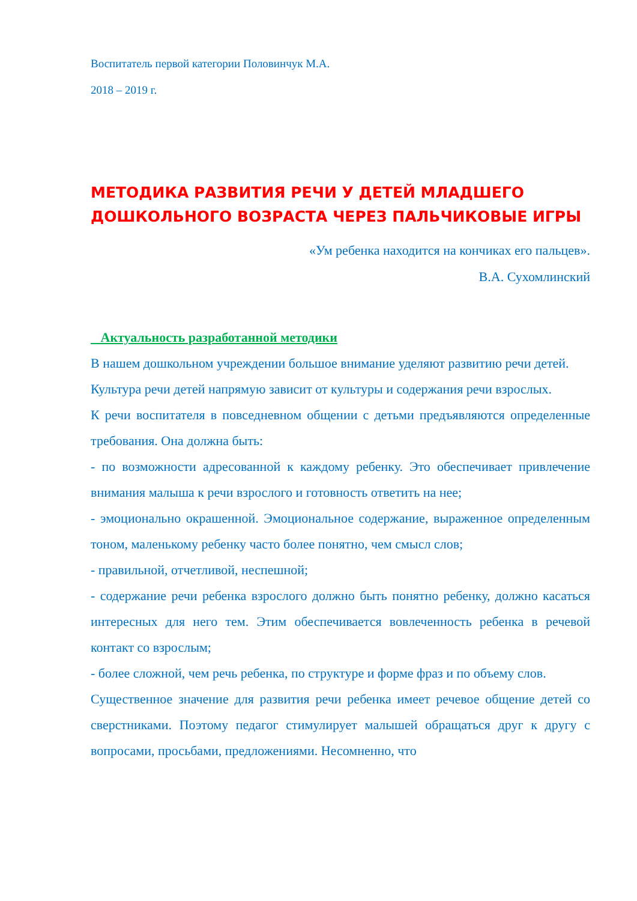Воспитатель первой категории Половинчук М.А.
2018 – 2019 г.
МЕТОДИКА РАЗВИТИЯ РЕЧИ У ДЕТЕЙ МЛАДШЕГО ДОШКОЛЬНОГО ВОЗРАСТА ЧЕРЕЗ ПАЛЬЧИКОВЫЕ ИГРЫ
«Ум ребенка находится на кончиках его пальцев».
В.А. Сухомлинский
Актуальность разработанной методики
В нашем дошкольном учреждении большое внимание уделяют развитию речи детей. Культура речи детей напрямую зависит от культуры и содержания речи взрослых.
К речи воспитателя в повседневном общении с детьми предъявляются определенные требования. Она должна быть:
- по возможности адресованной к каждому ребенку. Это обеспечивает привлечение внимания малыша к речи взрослого и готовность ответить на нее;
- эмоционально окрашенной. Эмоциональное содержание, выраженное определенным тоном, маленькому ребенку часто более понятно, чем смысл слов;
- правильной, отчетливой, неспешной;
- содержание речи ребенка взрослого должно быть понятно ребенку, должно касаться интересных для него тем. Этим обеспечивается вовлеченность ребенка в речевой контакт со взрослым;
- более сложной, чем речь ребенка, по структуре и форме фраз и по объему слов.
Существенное значение для развития речи ребенка имеет речевое общение детей со сверстниками. Поэтому педагог стимулирует малышей обращаться друг к другу с вопросами, просьбами, предложениями. Несомненно, что